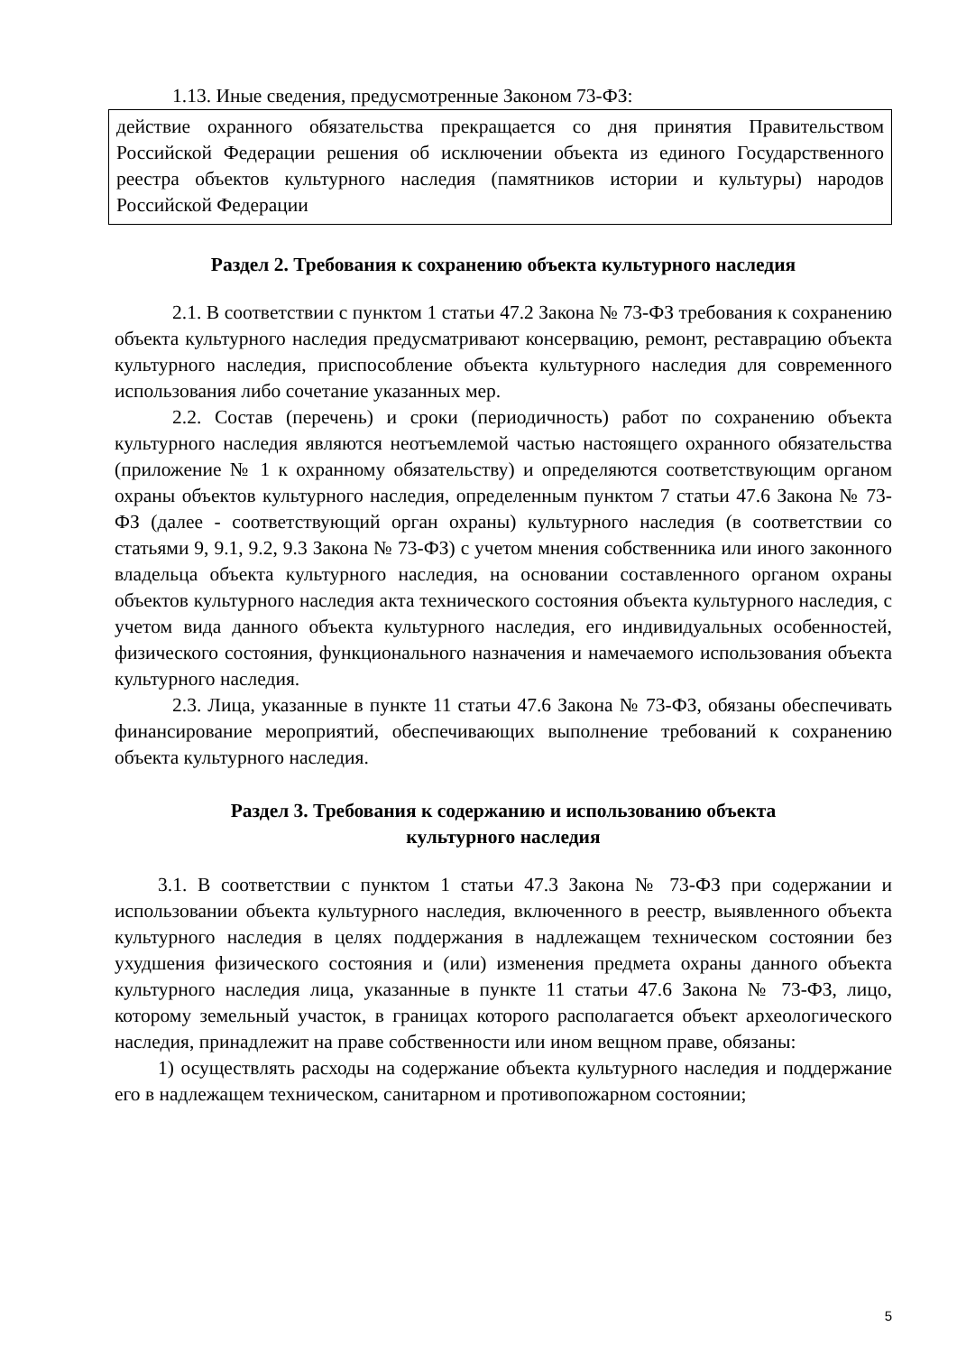1.13. Иные сведения, предусмотренные Законом 73-ФЗ:
действие охранного обязательства прекращается со дня принятия Правительством Российской Федерации решения об исключении объекта из единого Государственного реестра объектов культурного наследия (памятников истории и культуры) народов Российской Федерации
Раздел 2. Требования к сохранению объекта культурного наследия
2.1. В соответствии с пунктом 1 статьи 47.2 Закона № 73-ФЗ требования к сохранению объекта культурного наследия предусматривают консервацию, ремонт, реставрацию объекта культурного наследия, приспособление объекта культурного наследия для современного использования либо сочетание указанных мер.
2.2. Состав (перечень) и сроки (периодичность) работ по сохранению объекта культурного наследия являются неотъемлемой частью настоящего охранного обязательства (приложение № 1 к охранному обязательству) и определяются соответствующим органом охраны объектов культурного наследия, определенным пунктом 7 статьи 47.6 Закона № 73-ФЗ (далее - соответствующий орган охраны) культурного наследия (в соответствии со статьями 9, 9.1, 9.2, 9.3 Закона № 73-ФЗ) с учетом мнения собственника или иного законного владельца объекта культурного наследия, на основании составленного органом охраны объектов культурного наследия акта технического состояния объекта культурного наследия, с учетом вида данного объекта культурного наследия, его индивидуальных особенностей, физического состояния, функционального назначения и намечаемого использования объекта культурного наследия.
2.3. Лица, указанные в пункте 11 статьи 47.6 Закона № 73-ФЗ, обязаны обеспечивать финансирование мероприятий, обеспечивающих выполнение требований к сохранению объекта культурного наследия.
Раздел 3. Требования к содержанию и использованию объекта
культурного наследия
3.1. В соответствии с пунктом 1 статьи 47.3 Закона № 73-ФЗ при содержании и использовании объекта культурного наследия, включенного в реестр, выявленного объекта культурного наследия в целях поддержания в надлежащем техническом состоянии без ухудшения физического состояния и (или) изменения предмета охраны данного объекта культурного наследия лица, указанные в пункте 11 статьи 47.6 Закона № 73-ФЗ, лицо, которому земельный участок, в границах которого располагается объект археологического наследия, принадлежит на праве собственности или ином вещном праве, обязаны:
1) осуществлять расходы на содержание объекта культурного наследия и поддержание его в надлежащем техническом, санитарном и противопожарном состоянии;
5